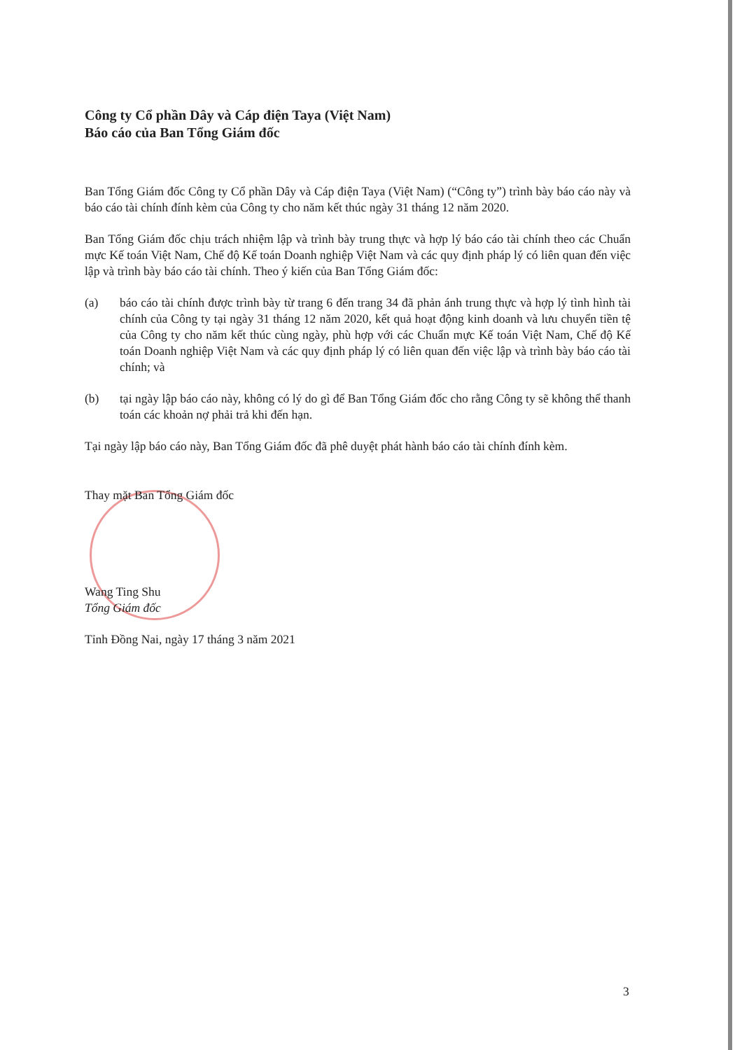Công ty Cổ phần Dây và Cáp điện Taya (Việt Nam)
Báo cáo của Ban Tổng Giám đốc
Ban Tổng Giám đốc Công ty Cổ phần Dây và Cáp điện Taya (Việt Nam) (“Công ty”) trình bày báo cáo này và báo cáo tài chính đính kèm của Công ty cho năm kết thúc ngày 31 tháng 12 năm 2020.
Ban Tổng Giám đốc chịu trách nhiệm lập và trình bày trung thực và hợp lý báo cáo tài chính theo các Chuẩn mực Kế toán Việt Nam, Chế độ Kế toán Doanh nghiệp Việt Nam và các quy định pháp lý có liên quan đến việc lập và trình bày báo cáo tài chính. Theo ý kiến của Ban Tổng Giám đốc:
(a) báo cáo tài chính được trình bày từ trang 6 đến trang 34 đã phản ánh trung thực và hợp lý tình hình tài chính của Công ty tại ngày 31 tháng 12 năm 2020, kết quả hoạt động kinh doanh và lưu chuyển tiền tệ của Công ty cho năm kết thúc cùng ngày, phù hợp với các Chuẩn mực Kế toán Việt Nam, Chế độ Kế toán Doanh nghiệp Việt Nam và các quy định pháp lý có liên quan đến việc lập và trình bày báo cáo tài chính; và
(b) tại ngày lập báo cáo này, không có lý do gì để Ban Tổng Giám đốc cho rằng Công ty sẽ không thể thanh toán các khoản nợ phải trả khi đến hạn.
Tại ngày lập báo cáo này, Ban Tổng Giám đốc đã phê duyệt phát hành báo cáo tài chính đính kèm.
Thay mặt Ban Tổng Giám đốc
Wang Ting Shu
Tổng Giám đốc
Tỉnh Đồng Nai, ngày 17 tháng 3 năm 2021
3